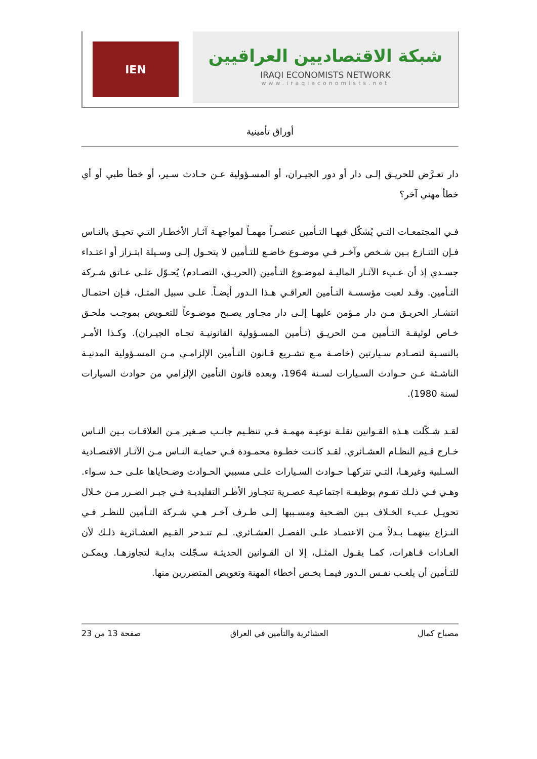IEN
شبكة الاقتصاديين العراقيين
IRAQI ECONOMISTS NETWORK
www.iraqieconomists.net
أوراق تأمينية
دار تعـرَّض للحريـق إلـى دار أو دور الجيـران، أو المسـؤولية عـن حـادث سـير، أو خطأ طبي أو أي خطأ مهني آخر؟
فـي المجتمعـات التـي يُشكّل فيهـا التـأمين عنصـراً مهمـاً لمواجهـة آثـار الأخطـار التـي تحيـق بالنـاس فـإن التنـازع بـين شـخص وآخـر فـي موضـوع خاضـع للتـأمين لا يتحـول إلـى وسـيلة ابتـزاز أو اعتـداء جسـدي إذ أن عـبء الآثـار الماليـة لموضـوع التـأمين (الحريـق، التصـادم) يُحـوّل علـى عـاتق شـركة التـأمين. وقـد لعبت مؤسسـة التـأمين العراقـي هـذا الـدور أيضـاً. علـى سبيل المثـل، فـإن احتمـال انتشـار الحريـق مـن دار مـؤمن عليهـا إلـى دار مجـاور يصـبح موضـوعاً للتعـويض بموجـب ملحـق خـاص لوثيقـة التـأمين مـن الحريـق (تـأمين المسـؤولية القانونيـة تجـاه الجيـران). وكـذا الأمـر بالنسـبة لتصـادم سـيارتين (خاصـة مـع تشـريع قـانون التـأمين الإلزامـي مـن المسـؤولية المدنيـة الناشـئة عـن حـوادث السـيارات لسـنة 1964، وبعده قانون التأمين الإلزامي من حوادث السيارات لسنة 1980).
لقـد شـكّلت هـذه القـوانين نقلـة نوعيـة مهمـة فـي تنظـيم جانـب صـغير مـن العلاقـات بـين النـاس خـارج قـيم النظـام العشـائري. لقـد كانـت خطـوة محمـودة فـي حمايـة النـاس مـن الآثـار الاقتصـادية السـلبية وغيرهـا، التـي تتركهـا حـوادث السـيارات علـى مسببي الحـوادث وضـحاياها علـى حـد سـواء. وهـي فـي ذلـك تقـوم بوظيفـة اجتماعيـة عصـرية تتجـاوز الأطـر التقليديـة فـي جبـر الضـرر مـن خـلال تحويـل عـبء الخـلاف بـين الضـحية ومسـببها إلـى طـرف آخـر هـي شـركة التـأمين للنظـر فـي النـزاع بينهمـا بـدلاً مـن الاعتمـاد علـى الفصـل العشـائري. لـم تنـدحر القـيم العشـائرية ذلـك لأن العـادات قـاهرات، كمـا يقـول المثـل، إلا ان القـوانين الحديثـة سـجّلت بدايـة لتجاوزهـا. ويمكـن للتـأمين أن يلعـب نفـس الـدور فيمـا يخـص أخطاء المهنة وتعويض المتضررين منها.
مصباح كمال العشائرية والتأمين في العراق صفحة 13 من 23